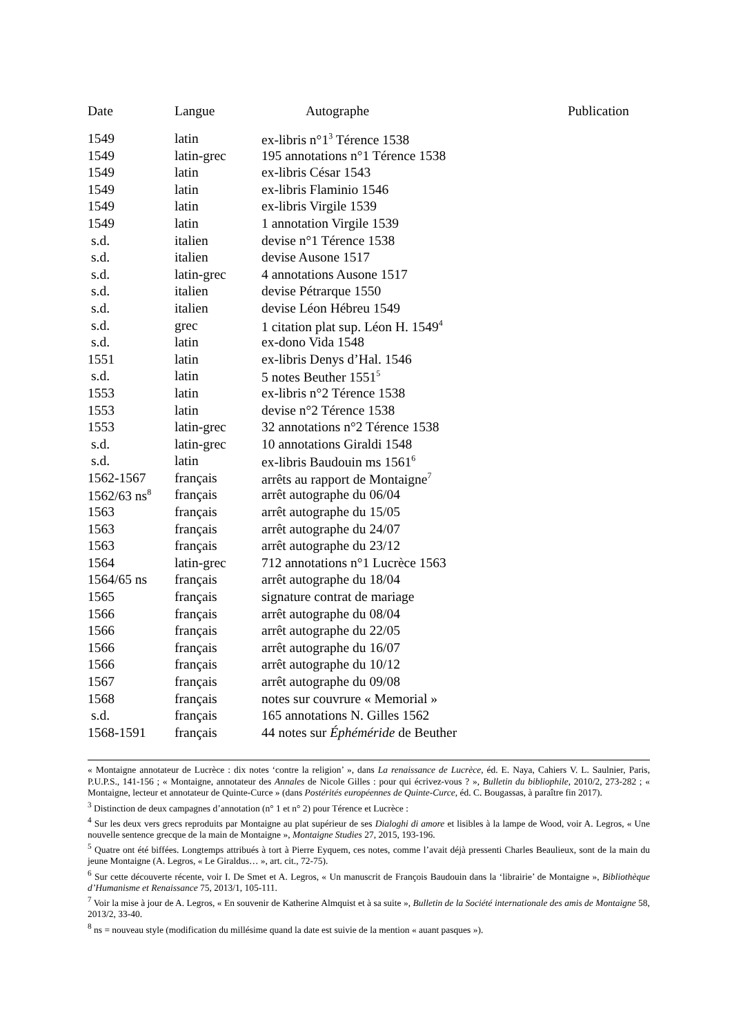| Date | Langue | Autographe | Publication |
| --- | --- | --- | --- |
| 1549 | latin | ex-libris n°1<sup>3</sup> Térence 1538 | |
| 1549 | latin-grec | 195 annotations n°1 Térence 1538 | |
| 1549 | latin | ex-libris César 1543 | |
| 1549 | latin | ex-libris Flaminio 1546 | |
| 1549 | latin | ex-libris Virgile 1539 | |
| 1549 | latin | 1 annotation Virgile 1539 | |
| s.d. | italien | devise n°1 Térence 1538 | |
| s.d. | italien | devise Ausone 1517 | |
| s.d. | latin-grec | 4 annotations Ausone 1517 | |
| s.d. | italien | devise Pétrarque 1550 | |
| s.d. | italien | devise Léon Hébreu 1549 | |
| s.d. | grec | 1 citation plat sup. Léon H. 1549<sup>4</sup> | |
| s.d. | latin | ex-dono Vida 1548 | |
| 1551 | latin | ex-libris Denys d’Hal. 1546 | |
| s.d. | latin | 5 notes Beuther 1551<sup>5</sup> | |
| 1553 | latin | ex-libris n°2 Térence 1538 | |
| 1553 | latin | devise n°2 Térence 1538 | |
| 1553 | latin-grec | 32 annotations n°2 Térence 1538 | |
| s.d. | latin-grec | 10 annotations Giraldi 1548 | |
| s.d. | latin | ex-libris Baudouin ms 1561<sup>6</sup> | |
| 1562-1567 | français | arrêts au rapport de Montaigne<sup>7</sup> | |
| 1562/63 ns<sup>8</sup> | français | arrêt autographe du 06/04 | |
| 1563 | français | arrêt autographe du 15/05 | |
| 1563 | français | arrêt autographe du 24/07 | |
| 1563 | français | arrêt autographe du 23/12 | |
| 1564 | latin-grec | 712 annotations n°1 Lucrèce 1563 | |
| 1564/65 ns | français | arrêt autographe du 18/04 | |
| 1565 | français | signature contrat de mariage | |
| 1566 | français | arrêt autographe du 08/04 | |
| 1566 | français | arrêt autographe du 22/05 | |
| 1566 | français | arrêt autographe du 16/07 | |
| 1566 | français | arrêt autographe du 10/12 | |
| 1567 | français | arrêt autographe du 09/08 | |
| 1568 | français | notes sur couvrure « Memorial » | |
| s.d. | français | 165 annotations N. Gilles 1562 | |
| 1568-1591 | français | 44 notes sur Éphéméride de Beuther | |
« Montaigne annotateur de Lucrèce : dix notes ‘contre la religion’ », dans La renaissance de Lucrèce, éd. E. Naya, Cahiers V. L. Saulnier, Paris, P.U.P.S., 141-156 ; « Montaigne, annotateur des Annales de Nicole Gilles : pour qui écrivez-vous ? », Bulletin du bibliophile, 2010/2, 273-282 ; « Montaigne, lecteur et annotateur de Quinte-Curce » (dans Postérités européennes de Quinte-Curce, éd. C. Bougassas, à paraître fin 2017).
<sup>3</sup> Distinction de deux campagnes d’annotation (n° 1 et n° 2) pour Térence et Lucrèce :
<sup>4</sup> Sur les deux vers grecs reproduits par Montaigne au plat supérieur de ses Dialoghi di amore et lisibles à la lampe de Wood, voir A. Legros, « Une nouvelle sentence grecque de la main de Montaigne », Montaigne Studies 27, 2015, 193-196.
<sup>5</sup> Quatre ont été biffées. Longtemps attribués à tort à Pierre Eyquem, ces notes, comme l’avait déjà pressenti Charles Beaulieux, sont de la main du jeune Montaigne (A. Legros, « Le Giraldus… », art. cit., 72-75).
<sup>6</sup> Sur cette découverte récente, voir I. De Smet et A. Legros, « Un manuscrit de François Baudouin dans la ‘librairie’ de Montaigne », Bibliothèque d’Humanisme et Renaissance 75, 2013/1, 105-111.
<sup>7</sup> Voir la mise à jour de A. Legros, « En souvenir de Katherine Almquist et à sa suite », Bulletin de la Société internationale des amis de Montaigne 58, 2013/2, 33-40.
<sup>8</sup> ns = nouveau style (modification du millésime quand la date est suivie de la mention « auant pasques »).